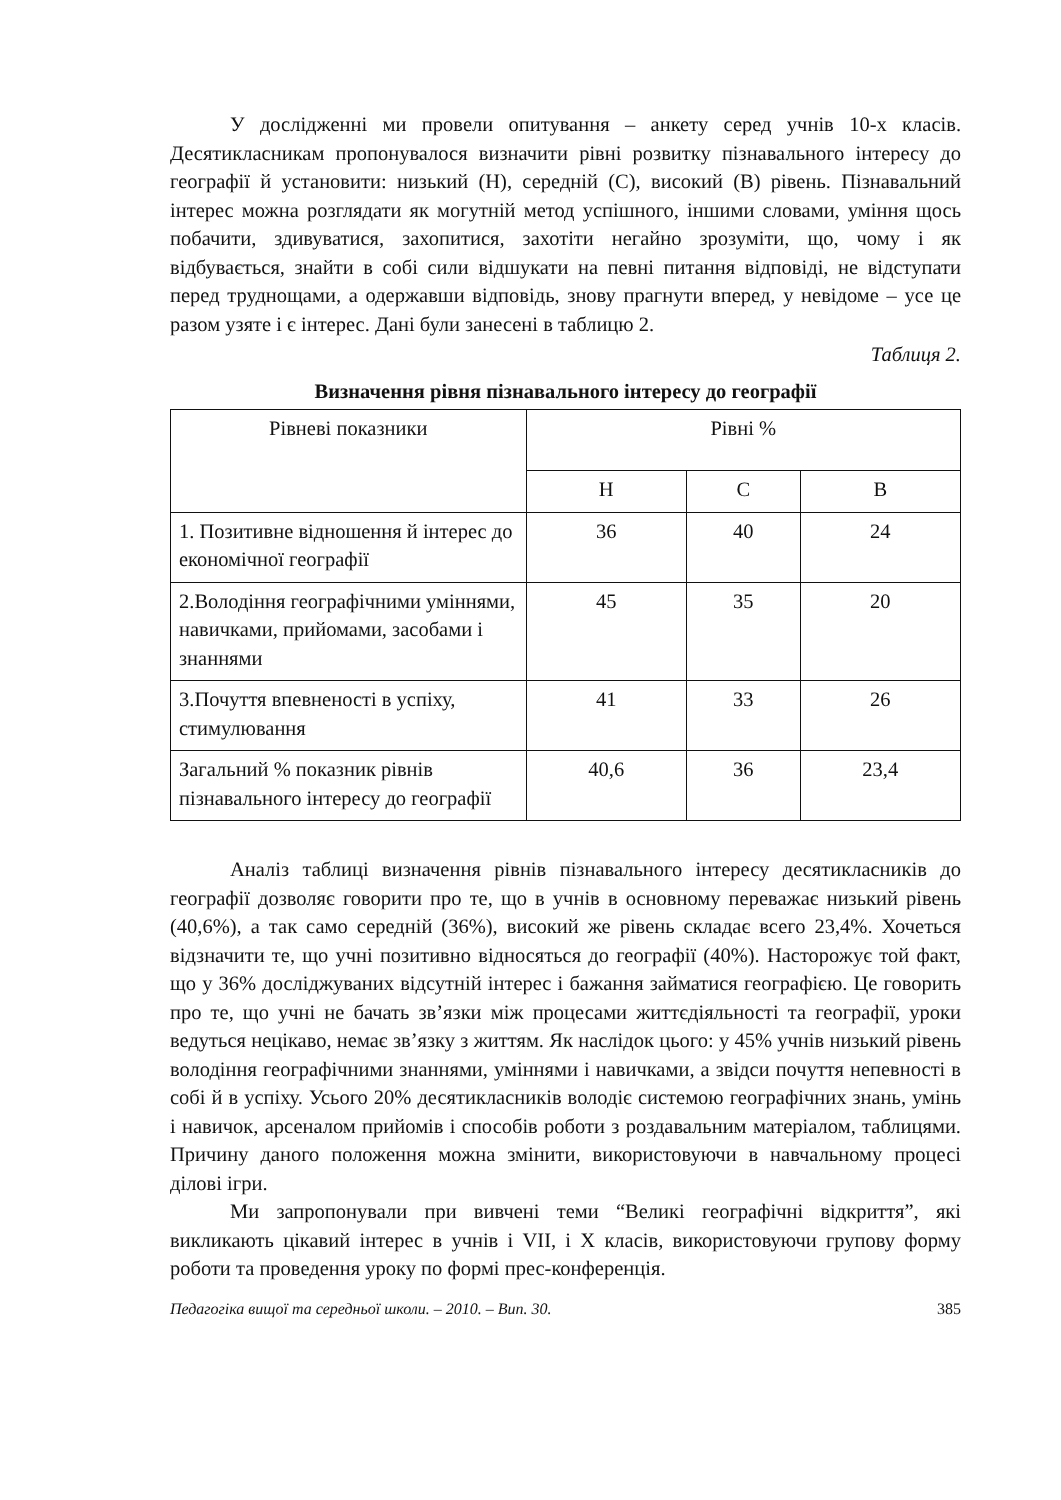У дослідженні ми провели опитування – анкету серед учнів 10-х класів. Десятикласникам пропонувалося визначити рівні розвитку пізнавального інтересу до географії й установити: низький (Н), середній (С), високий (В) рівень. Пізнавальний інтерес можна розглядати як могутній метод успішного, іншими словами, уміння щось побачити, здивуватися, захопитися, захотіти негайно зрозуміти, що, чому і як відбувається, знайти в собі сили відшукати на певні питання відповіді, не відступати перед труднощами, а одержавши відповідь, знову прагнути вперед, у невідоме – усе це разом узяте і є інтерес. Дані були занесені в таблицю 2.
Таблиця 2.
Визначення рівня пізнавального інтересу до географії
| Рівневі показники | Рівні % | | |
| --- | --- | --- | --- |
| | Н | С | В |
| 1. Позитивне відношення й інтерес до економічної географії | 36 | 40 | 24 |
| 2.Володіння географічними уміннями, навичками, прийомами, засобами і знаннями | 45 | 35 | 20 |
| 3.Почуття впевненості в успіху, стимулювання | 41 | 33 | 26 |
| Загальний % показник рівнів пізнавального інтересу до географії | 40,6 | 36 | 23,4 |
Аналіз таблиці визначення рівнів пізнавального інтересу десятикласників до географії дозволяє говорити про те, що в учнів в основному переважає низький рівень (40,6%), а так само середній (36%), високий же рівень складає всего 23,4%. Хочеться відзначити те, що учні позитивно відносяться до географії (40%). Насторожує той факт, що у 36% досліджуваних відсутній інтерес і бажання займатися географією. Це говорить про те, що учні не бачать зв’язки між процесами життєдіяльності та географії, уроки ведуться нецікаво, немає зв’язку з життям. Як наслідок цього: у 45% учнів низький рівень володіння географічними знаннями, уміннями і навичками, а звідси почуття непевності в собі й в успіху. Усього 20% десятикласників володіє системою географічних знань, умінь і навичок, арсеналом прийомів і способів роботи з роздавальним матеріалом, таблицями. Причину даного положення можна змінити, використовуючи в навчальному процесі ділові ігри.
Ми запропонували при вивчені теми “Великі географічні відкриття”, які викликають цікавий інтерес в учнів і VII, і X класів, використовуючи групову форму роботи та проведення уроку по формі прес-конференція.
Педагогіка вищої та середньої школи. – 2010. – Вип. 30. 385